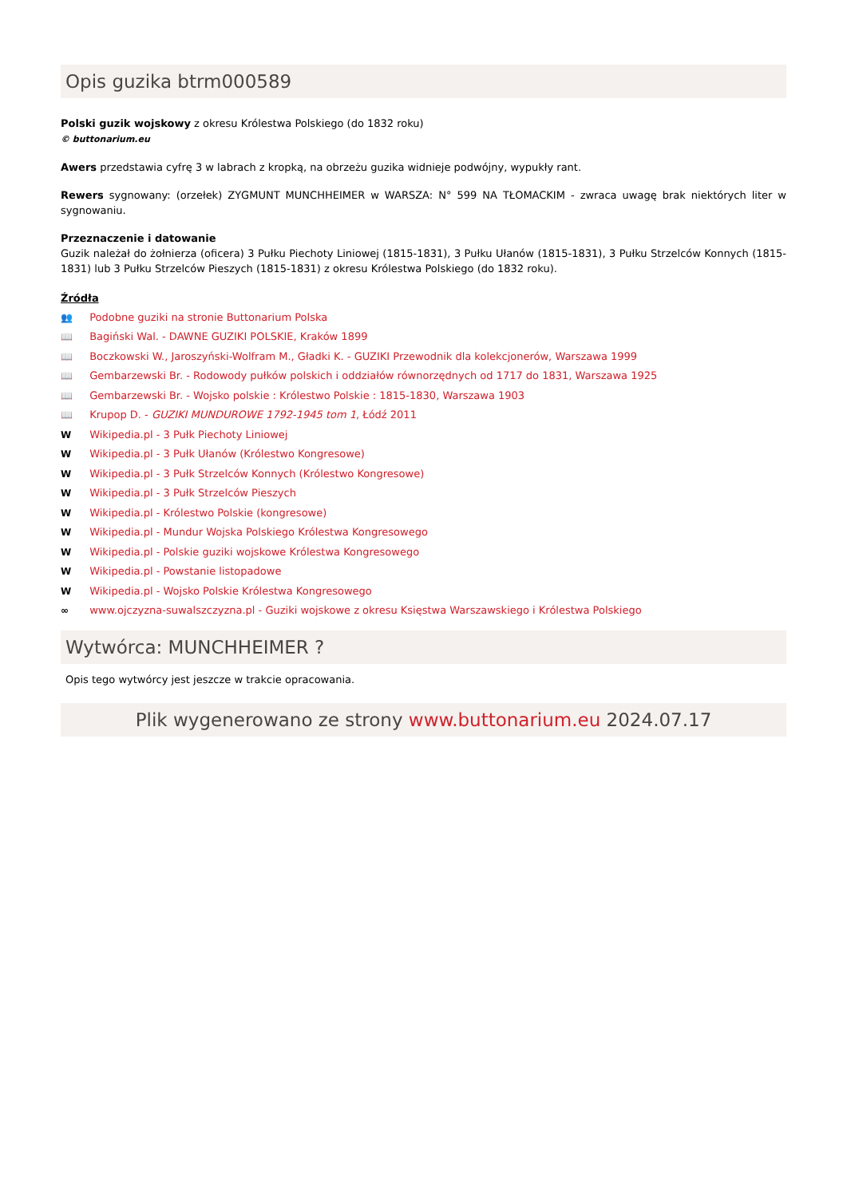Opis guzika btrm000589
Polski guzik wojskowy z okresu Królestwa Polskiego (do 1832 roku)
© buttonarium.eu
Awers przedstawia cyfrę 3 w labrach z kropką, na obrzeżu guzika widnieje podwójny, wypukły rant.
Rewers sygnowany: (orzełek) ZYGMUNT MUNCHHEIMER w WARSZA: N° 599 NA TŁOMACKIM - zwraca uwagę brak niektórych liter w sygnowaniu.
Przeznaczenie i datowanie
Guzik należał do żołnierza (oficera) 3 Pułku Piechoty Liniowej (1815-1831), 3 Pułku Ułanów (1815-1831), 3 Pułku Strzelców Konnych (1815-1831) lub 3 Pułku Strzelców Pieszych (1815-1831) z okresu Królestwa Polskiego (do 1832 roku).
Źródła
👥 Podobne guziki na stronie Buttonarium Polska
📖 Bagiński Wal. - DAWNE GUZIKI POLSKIE, Kraków 1899
📖 Boczkowski W., Jaroszyński-Wolfram M., Gładki K. - GUZIKI Przewodnik dla kolekcjonerów, Warszawa 1999
📖 Gembarzewski Br. - Rodowody pułków polskich i oddziałów równorzędnych od 1717 do 1831, Warszawa 1925
📖 Gembarzewski Br. - Wojsko polskie : Królestwo Polskie : 1815-1830, Warszawa 1903
📖 Krupop D. - GUZIKI MUNDUROWE 1792-1945 tom 1, Łódź 2011
W Wikipedia.pl - 3 Pułk Piechoty Liniowej
W Wikipedia.pl - 3 Pułk Ułanów (Królestwo Kongresowe)
W Wikipedia.pl - 3 Pułk Strzelców Konnych (Królestwo Kongresowe)
W Wikipedia.pl - 3 Pułk Strzelców Pieszych
W Wikipedia.pl - Królestwo Polskie (kongresowe)
W Wikipedia.pl - Mundur Wojska Polskiego Królestwa Kongresowego
W Wikipedia.pl - Polskie guziki wojskowe Królestwa Kongresowego
W Wikipedia.pl - Powstanie listopadowe
W Wikipedia.pl - Wojsko Polskie Królestwa Kongresowego
∞ www.ojczyzna-suwalszczyzna.pl - Guziki wojskowe z okresu Księstwa Warszawskiego i Królestwa Polskiego
Wytwórca: MUNCHHEIMER ?
Opis tego wytwórcy jest jeszcze w trakcie opracowania.
Plik wygenerowano ze strony www.buttonarium.eu 2024.07.17